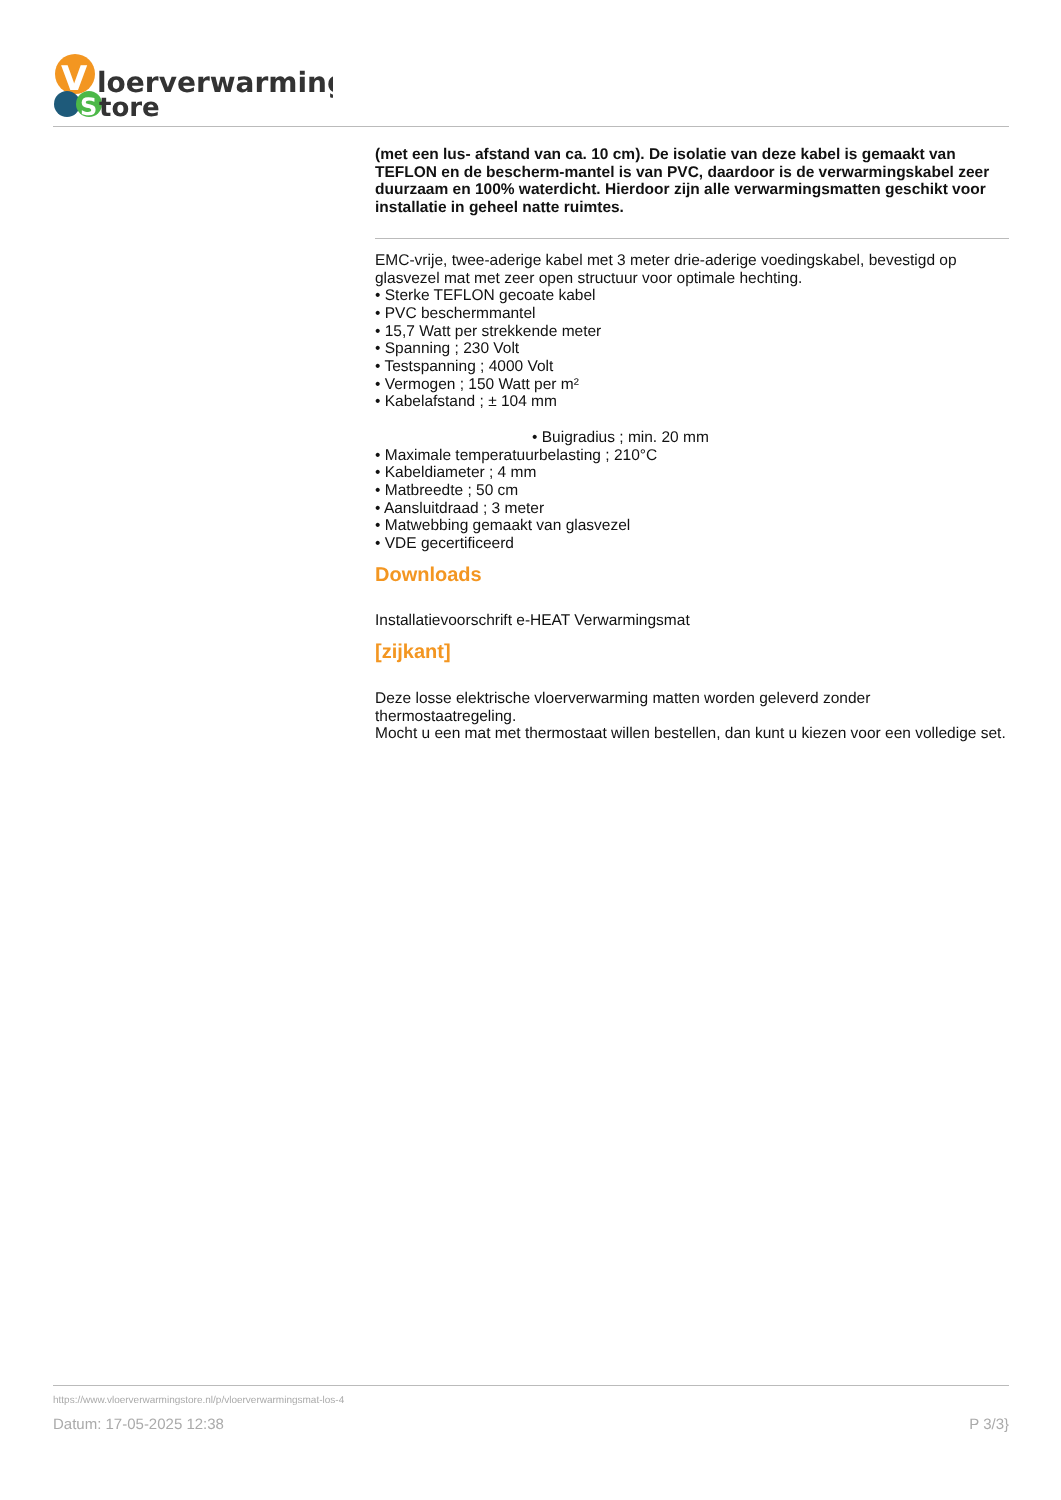V
loerverwarming
S
tore
(met een lus- afstand van ca. 10 cm). De isolatie van deze kabel is gemaakt van TEFLON en de bescherm-mantel is van PVC, daardoor is de verwarmingskabel zeer duurzaam en 100% waterdicht. Hierdoor zijn alle verwarmingsmatten geschikt voor installatie in geheel natte ruimtes.
EMC-vrije, twee-aderige kabel met 3 meter drie-aderige voedingskabel, bevestigd op glasvezel mat met zeer open structuur voor optimale hechting.
• Sterke TEFLON gecoate kabel
• PVC beschermmantel
• 15,7 Watt per strekkende meter
• Spanning ; 230 Volt
• Testspanning ; 4000 Volt
• Vermogen ; 150 Watt per m²
• Kabelafstand ; ± 104 mm
• Buigradius ; min. 20 mm
• Maximale temperatuurbelasting ; 210°C
• Kabeldiameter ; 4 mm
• Matbreedte ; 50 cm
• Aansluitdraad ; 3 meter
• Matwebbing gemaakt van glasvezel
• VDE gecertificeerd
Downloads
Installatievoorschrift e-HEAT Verwarmingsmat
[zijkant]
Deze losse elektrische vloerverwarming matten worden geleverd zonder thermostaatregeling.
Mocht u een mat met thermostaat willen bestellen, dan kunt u kiezen voor een volledige set.
https://www.vloerverwarmingstore.nl/p/vloerverwarmingsmat-los-4
Datum: 17-05-2025 12:38 P 3/3}